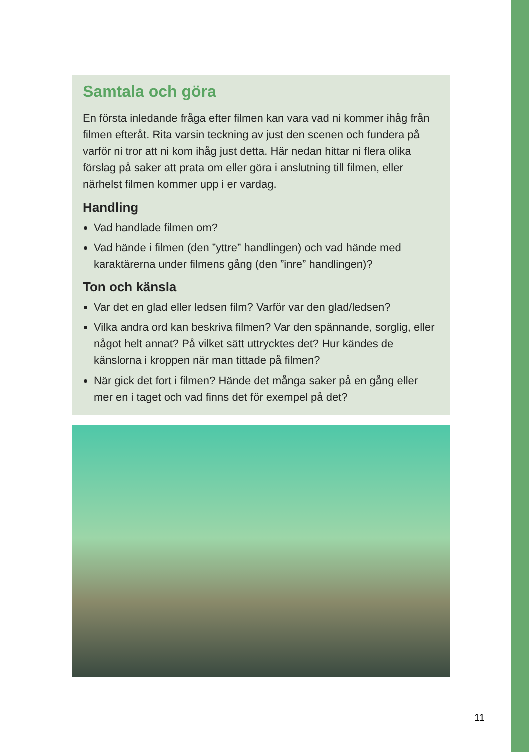Samtala och göra
En första inledande fråga efter filmen kan vara vad ni kommer ihåg från filmen efteråt. Rita varsin teckning av just den scenen och fundera på varför ni tror att ni kom ihåg just detta. Här nedan hittar ni flera olika förslag på saker att prata om eller göra i anslutning till filmen, eller närhelst filmen kommer upp i er vardag.
Handling
Vad handlade filmen om?
Vad hände i filmen (den ”yttre” handlingen) och vad hände med karaktärerna under filmens gång (den ”inre” handlingen)?
Ton och känsla
Var det en glad eller ledsen film? Varför var den glad/ledsen?
Vilka andra ord kan beskriva filmen? Var den spännande, sorglig, eller något helt annat? På vilket sätt uttrycktes det? Hur kändes de känslorna i kroppen när man tittade på filmen?
När gick det fort i filmen? Hände det många saker på en gång eller mer en i taget och vad finns det för exempel på det?
11